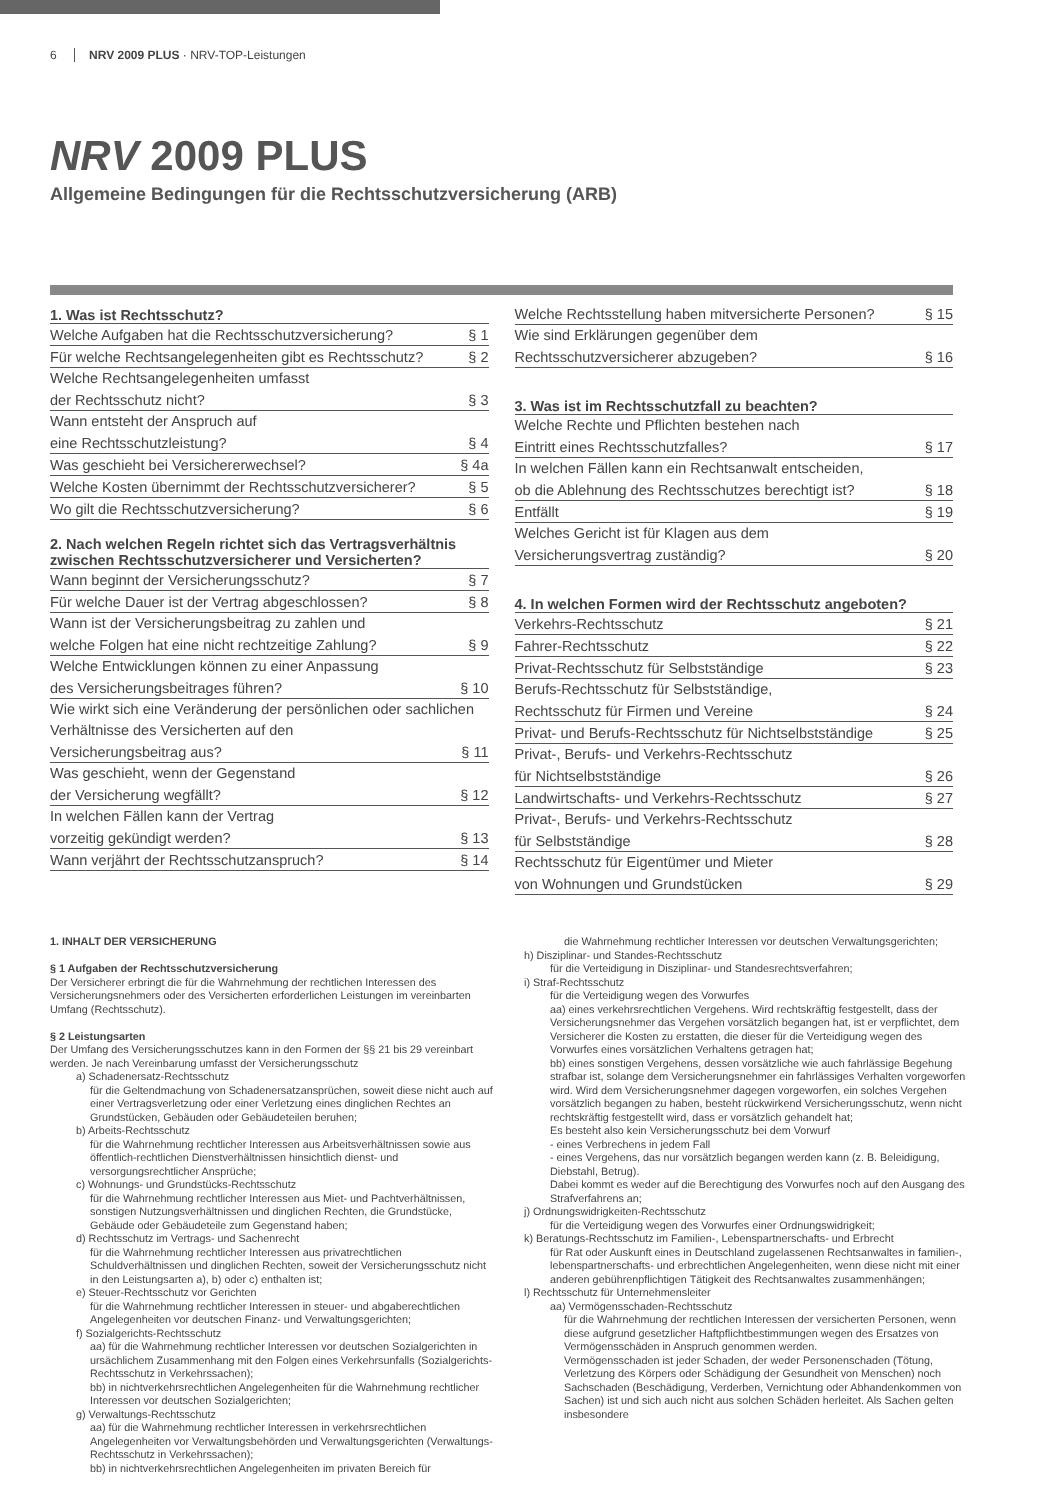6 NRV 2009 PLUS · NRV-TOP-Leistungen
NRV 2009 PLUS
Allgemeine Bedingungen für die Rechtsschutzversicherung (ARB)
1. Was ist Rechtsschutz?
Welche Aufgaben hat die Rechtsschutzversicherung? § 1
Für welche Rechtsangelegenheiten gibt es Rechtsschutz? § 2
Welche Rechtsangelegenheiten umfasst
der Rechtsschutz nicht? § 3
Wann entsteht der Anspruch auf
eine Rechtsschutzleistung? § 4
Was geschieht bei Versichererwechsel? § 4a
Welche Kosten übernimmt der Rechtsschutzversicherer? § 5
Wo gilt die Rechtsschutzversicherung? § 6
2. Nach welchen Regeln richtet sich das Vertragsverhältnis zwischen Rechtsschutzversicherer und Versicherten?
Wann beginnt der Versicherungsschutz? § 7
Für welche Dauer ist der Vertrag abgeschlossen? § 8
Wann ist der Versicherungsbeitrag zu zahlen und
welche Folgen hat eine nicht rechtzeitige Zahlung? § 9
Welche Entwicklungen können zu einer Anpassung
des Versicherungsbeitrages führen? § 10
Wie wirkt sich eine Veränderung der persönlichen oder sachlichen Verhältnisse des Versicherten auf den
Versicherungsbeitrag aus? § 11
Was geschieht, wenn der Gegenstand
der Versicherung wegfällt? § 12
In welchen Fällen kann der Vertrag
vorzeitig gekündigt werden? § 13
Wann verjährt der Rechtsschutzanspruch? § 14
Welche Rechtsstellung haben mitversicherte Personen? § 15
Wie sind Erklärungen gegenüber dem
Rechtsschutzversicherer abzugeben? § 16
3. Was ist im Rechtsschutzfall zu beachten?
Welche Rechte und Pflichten bestehen nach
Eintritt eines Rechtsschutzfalles? § 17
In welchen Fällen kann ein Rechtsanwalt entscheiden,
ob die Ablehnung des Rechtsschutzes berechtigt ist? § 18
Entfällt § 19
Welches Gericht ist für Klagen aus dem
Versicherungsvertrag zuständig? § 20
4. In welchen Formen wird der Rechtsschutz angeboten?
Verkehrs-Rechtsschutz § 21
Fahrer-Rechtsschutz § 22
Privat-Rechtsschutz für Selbstständige § 23
Berufs-Rechtsschutz für Selbstständige,
Rechtsschutz für Firmen und Vereine § 24
Privat- und Berufs-Rechtsschutz für Nichtselbstständige § 25
Privat-, Berufs- und Verkehrs-Rechtsschutz
für Nichtselbstständige § 26
Landwirtschafts- und Verkehrs-Rechtsschutz § 27
Privat-, Berufs- und Verkehrs-Rechtsschutz
für Selbstständige § 28
Rechtsschutz für Eigentümer und Mieter
von Wohnungen und Grundstücken § 29
1. INHALT DER VERSICHERUNG
§ 1 Aufgaben der Rechtsschutzversicherung
Der Versicherer erbringt die für die Wahrnehmung der rechtlichen Interessen des Versicherungsnehmers oder des Versicherten erforderlichen Leistungen im vereinbarten Umfang (Rechtsschutz).
§ 2 Leistungsarten
Der Umfang des Versicherungsschutzes kann in den Formen der §§ 21 bis 29 vereinbart werden. Je nach Vereinbarung umfasst der Versicherungsschutz
a) Schadenersatz-Rechtsschutz
für die Geltendmachung von Schadenersatzansprüchen, soweit diese nicht auch auf einer Vertragsverletzung oder einer Verletzung eines dinglichen Rechtes an Grundstücken, Gebäuden oder Gebäudeteilen beruhen;
b) Arbeits-Rechtsschutz
für die Wahrnehmung rechtlicher Interessen aus Arbeitsverhältnissen sowie aus öffentlich-rechtlichen Dienstverhältnissen hinsichtlich dienst- und versorgungsrechtlicher Ansprüche;
c) Wohnungs- und Grundstücks-Rechtsschutz
für die Wahrnehmung rechtlicher Interessen aus Miet- und Pachtverhältnissen, sonstigen Nutzungsverhältnissen und dinglichen Rechten, die Grundstücke, Gebäude oder Gebäudeteile zum Gegenstand haben;
d) Rechtsschutz im Vertrags- und Sachenrecht
für die Wahrnehmung rechtlicher Interessen aus privatrechtlichen Schuldverhältnissen und dinglichen Rechten, soweit der Versicherungsschutz nicht in den Leistungsarten a), b) oder c) enthalten ist;
e) Steuer-Rechtsschutz vor Gerichten
für die Wahrnehmung rechtlicher Interessen in steuer- und abgaberechtlichen Angelegenheiten vor deutschen Finanz- und Verwaltungsgerichten;
f) Sozialgerichts-Rechtsschutz
aa) für die Wahrnehmung rechtlicher Interessen vor deutschen Sozialgerichten in ursächlichem Zusammenhang mit den Folgen eines Verkehrsunfalls (Sozialgerichts-Rechtsschutz in Verkehrssachen);
bb) in nichtverkehrsrechtlichen Angelegenheiten für die Wahrnehmung rechtlicher Interessen vor deutschen Sozialgerichten;
g) Verwaltungs-Rechtsschutz
aa) für die Wahrnehmung rechtlicher Interessen in verkehrsrechtlichen Angelegenheiten vor Verwaltungsbehörden und Verwaltungsgerichten (Verwaltungs-Rechtsschutz in Verkehrssachen);
bb) in nichtverkehrsrechtlichen Angelegenheiten im privaten Bereich für
die Wahrnehmung rechtlicher Interessen vor deutschen Verwaltungsgerichten;
h) Disziplinar- und Standes-Rechtsschutz
für die Verteidigung in Disziplinar- und Standesrechtsverfahren;
i) Straf-Rechtsschutz
für die Verteidigung wegen des Vorwurfes
aa) eines verkehrsrechtlichen Vergehens. Wird rechtskräftig festgestellt, dass der Versicherungsnehmer das Vergehen vorsätzlich begangen hat, ist er verpflichtet, dem Versicherer die Kosten zu erstatten, die dieser für die Verteidigung wegen des Vorwurfes eines vorsätzlichen Verhaltens getragen hat;
bb) eines sonstigen Vergehens, dessen vorsätzliche wie auch fahrlässige Begehung strafbar ist, solange dem Versicherungsnehmer ein fahrlässiges Verhalten vorgeworfen wird. Wird dem Versicherungsnehmer dagegen vorgeworfen, ein solches Vergehen vorsätzlich begangen zu haben, besteht rückwirkend Versicherungsschutz, wenn nicht rechtskräftig festgestellt wird, dass er vorsätzlich gehandelt hat;
Es besteht also kein Versicherungsschutz bei dem Vorwurf
- eines Verbrechens in jedem Fall
- eines Vergehens, das nur vorsätzlich begangen werden kann (z. B. Beleidigung, Diebstahl, Betrug).
Dabei kommt es weder auf die Berechtigung des Vorwurfes noch auf den Ausgang des Strafverfahrens an;
j) Ordnungswidrigkeiten-Rechtsschutz
für die Verteidigung wegen des Vorwurfes einer Ordnungswidrigkeit;
k) Beratungs-Rechtsschutz im Familien-, Lebenspartnerschafts- und Erbrecht
für Rat oder Auskunft eines in Deutschland zugelassenen Rechtsanwaltes in familien-, lebenspartnerschafts- und erbrechtlichen Angelegenheiten, wenn diese nicht mit einer anderen gebührenpflichtigen Tätigkeit des Rechtsanwaltes zusammenhängen;
l) Rechtsschutz für Unternehmensleiter
aa) Vermögensschaden-Rechtsschutz
für die Wahrnehmung der rechtlichen Interessen der versicherten Personen, wenn diese aufgrund gesetzlicher Haftpflichtbestimmungen wegen des Ersatzes von Vermögensschäden in Anspruch genommen werden.
Vermögensschaden ist jeder Schaden, der weder Personenschaden (Tötung, Verletzung des Körpers oder Schädigung der Gesundheit von Menschen) noch Sachschaden (Beschädigung, Verderben, Vernichtung oder Abhandenkommen von Sachen) ist und sich auch nicht aus solchen Schäden herleitet. Als Sachen gelten insbesondere